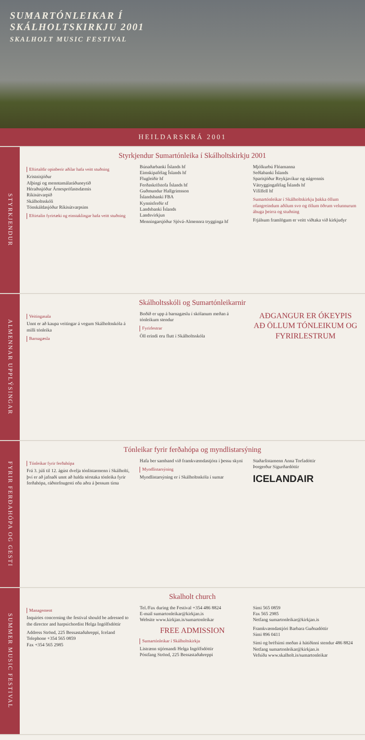SUMARTÓNLEIKAR Í
SKÁLHOLTSKIRKJU 2001
SKALHOLT MUSIC FESTIVAL
HEILDARSKRÁ 2001
STYRKJENDUR
Styrkjendur Sumartónleika í Skálholtskirkju 2001
Eftirtaldir opinberir aðilar hafa veitt stuðning
Kristnisjóður
Alþingi og menntamálaráðuneytið
Héraðssjóður Árnesprófastsdæmis
Ríkisútvarpið
Skálholtsskóli
Tónskáldasjóður Ríkisútvarpsins
Eftirtalin fyrirtæki og einstaklingar hafa veitt stuðning
Búnaðarbanki Íslands hf
Eimskipafélag Íslands hf
Flugleiðir hf
Ferðaskrifstofa Íslands hf
Guðmundur Hallgrímsson
Íslandsbanki FBA
Kynnisferðir sf
Landsbanki Íslands
Landsvirkjun
Menningarsjóður Sjóvá-Almennra trygginga hf
Mjólkurbú Flóamanna
Seðlabanki Íslands
Sparisjóður Reykjavíkur og nágrennis
Vátryggingafélag Íslands hf
Vífilfell hf
Sumartónleikar í Skálholtskirkju þakka öllum ofangreindum aðilum svo og öllum öðrum velunnurum áhuga þeirra og stuðning
Frjálsum framlögum er veitt viðtaka við kirkjudyr
ALMENNAR UPPLÝSINGAR
Skálholtsskóli og Sumartónleikarnir
Veitingasala
Unnt er að kaupa veitingar á vegum Skálholtsskóla á milli tónleika
Barnagæsla
Boðið er upp á barnagæslu í skólanum meðan á tónleikum stendur
Fyrirlestrar
Öll erindi eru flutt í Skálholtsskóla
AÐGANGUR ER ÓKEYPIS AÐ ÖLLUM TÓNLEIKUM OG FYRIRLESTRUM
FYRIR FERÐAHÓPA OG GESTI
Tónleikar fyrir ferðahópa og myndlistarsýning
Tónleikar fyrir ferðahópa
Frá 3. júlí til 12. ágúst dvelja tónlistarmenn í Skálholti, því er að jafnaði unnt að halda sérstaka tónleika fyrir ferðahópa, ráðstefnugesti eða aðra á þessum tíma
Hafa ber samband við framkvæmdastjóra í þessu skyni
Myndlistarsýning
Myndlistarsýning er í Skálholtsskóla í sumar
Staðarlistamenn Anna Torfadóttir
Þorgerður Sigurðardóttir
ICELANDAIR
SUMMER MUSIC FESTIVAL
Skalholt church
Management
Inquiries concerning the festival should be adressed to the director and harpsichordist Helga Ingólfsdóttir
Address Strönd, 225 Bessastaðahreppi, Iceland
Telephone +354 565 0859
Fax +354 565 2985
Tel./Fax during the Festival +354 486 8824
E-mail sumartonleikar@kirkjan.is
Website www.kirkjan.is/sumartonleikar
FREE ADMISSION
Sumartónleikar í Skálholtskirkju
Listrænn stjórnandi Helga Ingólfsdóttir
Póstfang Strönd, 225 Bessastaðahreppi
Sími 565 0859
Fax 565 2985
Netfang sumartonleikar@kirkjan.is
Framkvæmdastjóri Barbara Guðnadóttir
Sími 896 0411
Sími og bréfsími meðan á hátíðinni stendur 486 8824
Netfang sumartonleikar@kirkjan.is
Vefsíða www.skalholt.is/sumartonleikar